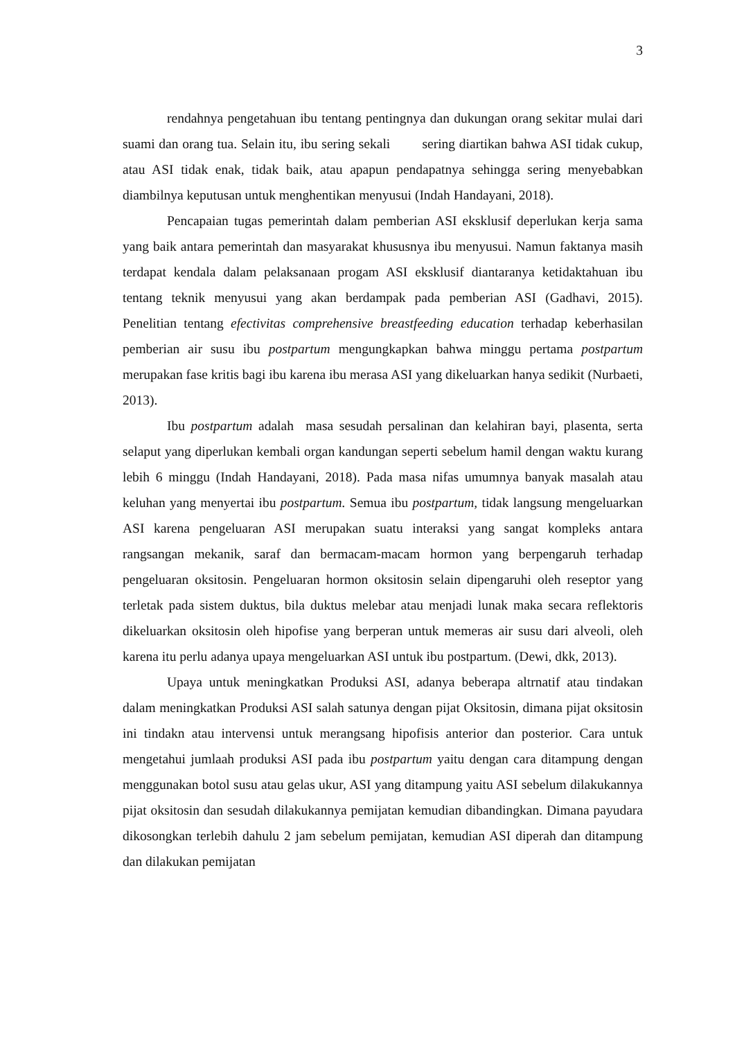3
rendahnya pengetahuan ibu tentang pentingnya dan dukungan orang sekitar mulai dari suami dan orang tua. Selain itu, ibu sering sekali sering diartikan bahwa ASI tidak cukup, atau ASI tidak enak, tidak baik, atau apapun pendapatnya sehingga sering menyebabkan diambilnya keputusan untuk menghentikan menyusui (Indah Handayani, 2018).
Pencapaian tugas pemerintah dalam pemberian ASI eksklusif deperlukan kerja sama yang baik antara pemerintah dan masyarakat khususnya ibu menyusui. Namun faktanya masih terdapat kendala dalam pelaksanaan progam ASI eksklusif diantaranya ketidaktahuan ibu tentang teknik menyusui yang akan berdampak pada pemberian ASI (Gadhavi, 2015). Penelitian tentang efectivitas comprehensive breastfeeding education terhadap keberhasilan pemberian air susu ibu postpartum mengungkapkan bahwa minggu pertama postpartum merupakan fase kritis bagi ibu karena ibu merasa ASI yang dikeluarkan hanya sedikit (Nurbaeti, 2013).
Ibu postpartum adalah masa sesudah persalinan dan kelahiran bayi, plasenta, serta selaput yang diperlukan kembali organ kandungan seperti sebelum hamil dengan waktu kurang lebih 6 minggu (Indah Handayani, 2018). Pada masa nifas umumnya banyak masalah atau keluhan yang menyertai ibu postpartum. Semua ibu postpartum, tidak langsung mengeluarkan ASI karena pengeluaran ASI merupakan suatu interaksi yang sangat kompleks antara rangsangan mekanik, saraf dan bermacam-macam hormon yang berpengaruh terhadap pengeluaran oksitosin. Pengeluaran hormon oksitosin selain dipengaruhi oleh reseptor yang terletak pada sistem duktus, bila duktus melebar atau menjadi lunak maka secara reflektoris dikeluarkan oksitosin oleh hipofise yang berperan untuk memeras air susu dari alveoli, oleh karena itu perlu adanya upaya mengeluarkan ASI untuk ibu postpartum. (Dewi, dkk, 2013).
Upaya untuk meningkatkan Produksi ASI, adanya beberapa altrnatif atau tindakan dalam meningkatkan Produksi ASI salah satunya dengan pijat Oksitosin, dimana pijat oksitosin ini tindakn atau intervensi untuk merangsang hipofisis anterior dan posterior. Cara untuk mengetahui jumlaah produksi ASI pada ibu postpartum yaitu dengan cara ditampung dengan menggunakan botol susu atau gelas ukur, ASI yang ditampung yaitu ASI sebelum dilakukannya pijat oksitosin dan sesudah dilakukannya pemijatan kemudian dibandingkan. Dimana payudara dikosongkan terlebih dahulu 2 jam sebelum pemijatan, kemudian ASI diperah dan ditampung dan dilakukan pemijatan